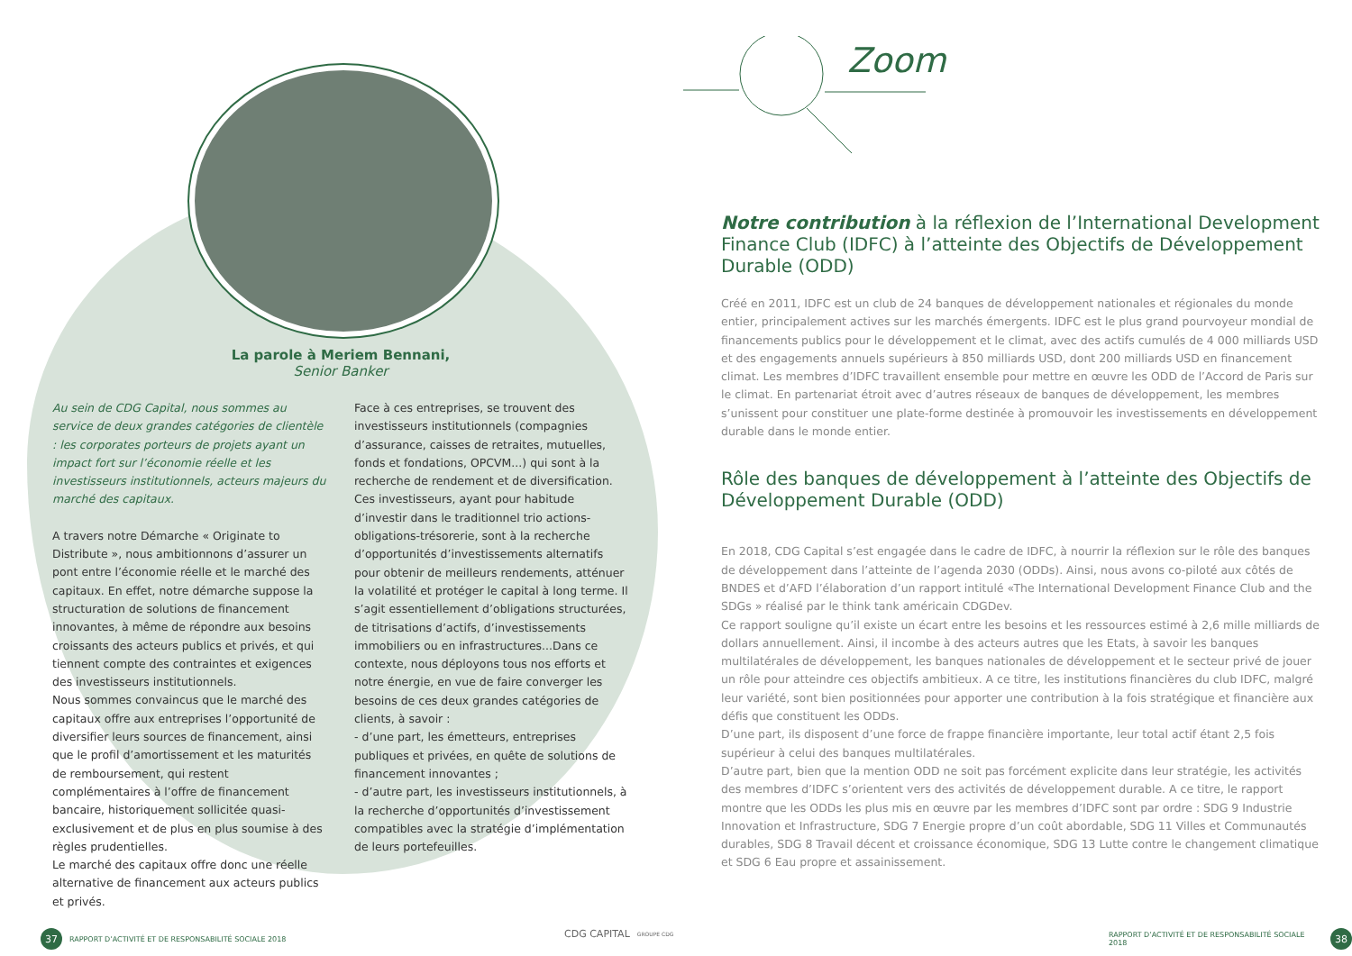Zoom
La parole à Meriem Bennani,
Senior Banker
Au sein de CDG Capital, nous sommes au service de deux grandes catégories de clientèle : les corporates porteurs de projets ayant un impact fort sur l’économie réelle et les investisseurs institutionnels, acteurs majeurs du marché des capitaux.
A travers notre Démarche « Originate to Distribute », nous ambitionnons d’assurer un pont entre l’économie réelle et le marché des capitaux. En effet, notre démarche suppose la structuration de solutions de financement innovantes, à même de répondre aux besoins croissants des acteurs publics et privés, et qui tiennent compte des contraintes et exigences des investisseurs institutionnels.
Nous sommes convaincus que le marché des capitaux offre aux entreprises l’opportunité de diversifier leurs sources de financement, ainsi que le profil d’amortissement et les maturités de remboursement, qui restent complémentaires à l’offre de financement bancaire, historiquement sollicitée quasi-exclusivement et de plus en plus soumise à des règles prudentielles.
Le marché des capitaux offre donc une réelle alternative de financement aux acteurs publics et privés.
Face à ces entreprises, se trouvent des investisseurs institutionnels (compagnies d’assurance, caisses de retraites, mutuelles, fonds et fondations, OPCVM...) qui sont à la recherche de rendement et de diversification. Ces investisseurs, ayant pour habitude d’investir dans le traditionnel trio actions-obligations-trésorerie, sont à la recherche d’opportunités d’investissements alternatifs pour obtenir de meilleurs rendements, atténuer la volatilité et protéger le capital à long terme. Il s’agit essentiellement d’obligations structurées, de titrisations d’actifs, d’investissements immobiliers ou en infrastructures...Dans ce contexte, nous déployons tous nos efforts et notre énergie, en vue de faire converger les besoins de ces deux grandes catégories de clients, à savoir :
- d’une part, les émetteurs, entreprises publiques et privées, en quête de solutions de financement innovantes ;
- d’autre part, les investisseurs institutionnels, à la recherche d’opportunités d’investissement compatibles avec la stratégie d’implémentation de leurs portefeuilles.
Notre contribution à la réflexion de l’International Development Finance Club (IDFC) à l’atteinte des Objectifs de Développement Durable (ODD)
Créé en 2011, IDFC est un club de 24 banques de développement nationales et régionales du monde entier, principalement actives sur les marchés émergents. IDFC est le plus grand pourvoyeur mondial de financements publics pour le développement et le climat, avec des actifs cumulés de 4 000 milliards USD et des engagements annuels supérieurs à 850 milliards USD, dont 200 milliards USD en financement climat. Les membres d’IDFC travaillent ensemble pour mettre en œuvre les ODD de l’Accord de Paris sur le climat. En partenariat étroit avec d’autres réseaux de banques de développement, les membres s’unissent pour constituer une plate-forme destinée à promouvoir les investissements en développement durable dans le monde entier.
Rôle des banques de développement à l’atteinte des Objectifs de Développement Durable (ODD)
En 2018, CDG Capital s’est engagée dans le cadre de IDFC, à nourrir la réflexion sur le rôle des banques de développement dans l’atteinte de l’agenda 2030 (ODDs). Ainsi, nous avons co-piloté aux côtés de BNDES et d’AFD l’élaboration d’un rapport intitulé «The International Development Finance Club and the SDGs » réalisé par le think tank américain CDGDev.
Ce rapport souligne qu’il existe un écart entre les besoins et les ressources estimé à 2,6 mille milliards de dollars annuellement. Ainsi, il incombe à des acteurs autres que les Etats, à savoir les banques multilatérales de développement, les banques nationales de développement et le secteur privé de jouer un rôle pour atteindre ces objectifs ambitieux. A ce titre, les institutions financières du club IDFC, malgré leur variété, sont bien positionnées pour apporter une contribution à la fois stratégique et financière aux défis que constituent les ODDs.
D’une part, ils disposent d’une force de frappe financière importante, leur total actif étant 2,5 fois supérieur à celui des banques multilatérales.
D’autre part, bien que la mention ODD ne soit pas forcément explicite dans leur stratégie, les activités des membres d’IDFC s’orientent vers des activités de développement durable. A ce titre, le rapport montre que les ODDs les plus mis en œuvre par les membres d’IDFC sont par ordre : SDG 9 Industrie Innovation et Infrastructure, SDG 7 Energie propre d’un coût abordable, SDG 11 Villes et Communautés durables, SDG 8 Travail décent et croissance économique, SDG 13 Lutte contre le changement climatique et SDG 6 Eau propre et assainissement.
37 RAPPORT D’ACTIVITÉ ET DE RESPONSABILITÉ SOCIALE 2018
CDG CAPITAL GROUPE CDG
RAPPORT D’ACTIVITÉ ET DE RESPONSABILITÉ SOCIALE 2018 38